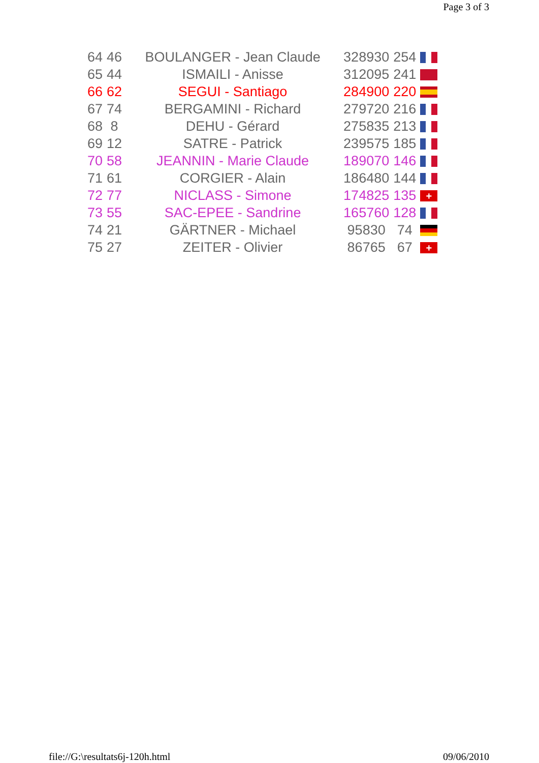Page 3 of 3
| 64 | 46 | BOULANGER - Jean Claude | 328930 | 254 | |
| 65 | 44 | ISMAILI - Anisse | 312095 | 241 | |
| 66 | 62 | SEGUI - Santiago | 284900 | 220 | |
| 67 | 74 | BERGAMINI - Richard | 279720 | 216 | |
| 68 | 8 | DEHU - Gérard | 275835 | 213 | |
| 69 | 12 | SATRE - Patrick | 239575 | 185 | |
| 70 | 58 | JEANNIN - Marie Claude | 189070 | 146 | |
| 71 | 61 | CORGIER - Alain | 186480 | 144 | |
| 72 | 77 | NICLASS - Simone | 174825 | 135 | + |
| 73 | 55 | SAC-EPEE - Sandrine | 165760 | 128 | |
| 74 | 21 | GÄRTNER - Michael | 95830 | 74 | |
| 75 | 27 | ZEITER - Olivier | 86765 | 67 | + |
file://G:\resultats6j-120h.html
09/06/2010